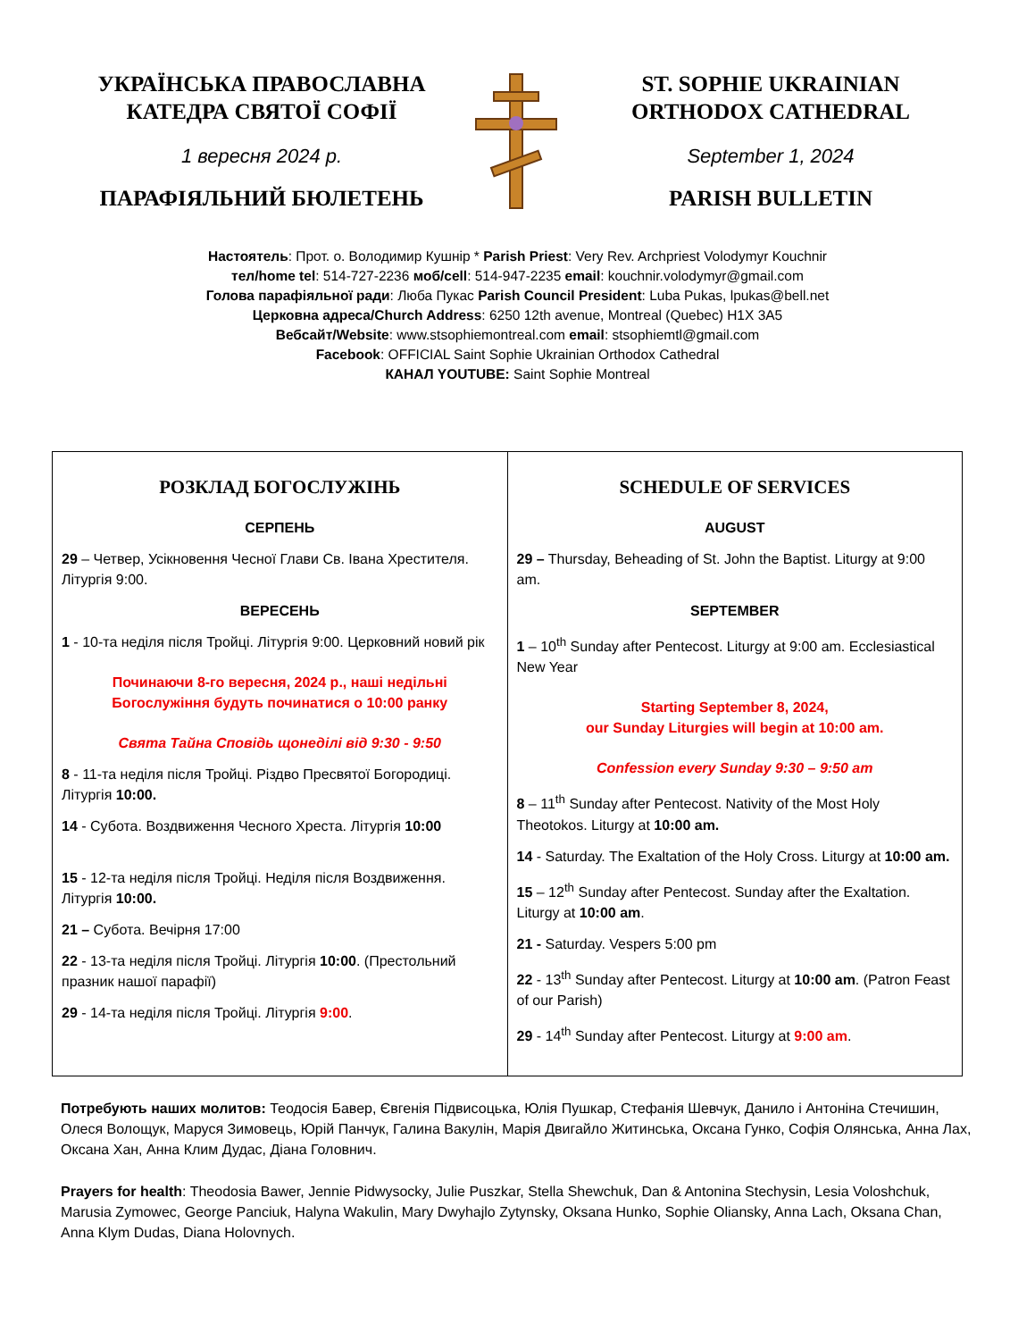УКРАЇНСЬКА ПРАВОСЛАВНА
КАТЕДРА СВЯТОЇ СОФІЇ
1 вересня 2024 р.
ПАРАФІЯЛЬНИЙ БЮЛЕТЕНЬ
ST. SOPHIE UKRAINIAN
ORTHODOX CATHEDRAL
September 1, 2024
PARISH BULLETIN
Настоятель: Прот. о. Володимир Кушнір * Parish Priest: Very Rev. Archpriest Volodymyr Kouchnir
тел/home tel: 514-727-2236 моб/cell: 514-947-2235 email: kouchnir.volodymyr@gmail.com
Голова парафіяльної ради: Люба Пукас Parish Council President: Luba Pukas, lpukas@bell.net
Церковна адреса/Church Address: 6250 12th avenue, Montreal (Quebec) H1X 3A5
Вебсайт/Website: www.stsophiemontreal.com email: stsophiemtl@gmail.com
Facebook: OFFICIAL Saint Sophie Ukrainian Orthodox Cathedral
КАНАЛ YOUTUBE: Saint Sophie Montreal
| РОЗКЛАД БОГОСЛУЖІНЬ СЕРПЕНЬ 29 – Четвер, Усікновення Чесної Глави Св. Івана Хрестителя. Літургія 9:00. ВЕРЕСЕНЬ 1 - 10-та неділя після Тройці. Літургія 9:00. Церковний новий рік Починаючи 8-го вересня, 2024 р., наші недільні Богослужіння будуть починатися о 10:00 ранку Свята Тайна Сповідь щонеділі від 9:30 - 9:50 8 - 11-та неділя після Тройці. Різдво Пресвятої Богородиці. Літургія 10:00. 14 - Субота. Воздвиження Чесного Хреста. Літургія 10:00 15 - 12-та неділя після Тройці. Неділя після Воздвиження. Літургія 10:00. 21 – Субота. Вечірня 17:00 22 - 13-та неділя після Тройці. Літургія 10:00 . (Престольний празник нашої парафії) 29 - 14-та неділя після Тройці. Літургія 9:00 . | SCHEDULE OF SERVICES AUGUST 29 – Thursday, Beheading of St. John the Baptist. Liturgy at 9:00 am. SEPTEMBER 1 – 10<sup>th</sup> Sunday after Pentecost. Liturgy at 9:00 am. Ecclesiastical New Year Starting September 8, 2024, our Sunday Liturgies will begin at 10:00 am. Confession every Sunday 9:30 – 9:50 am 8 – 11<sup>th</sup> Sunday after Pentecost. Nativity of the Most Holy Theotokos. Liturgy at 10:00 am. 14 - Saturday. The Exaltation of the Holy Cross. Liturgy at 10:00 am. 15 – 12<sup>th</sup> Sunday after Pentecost. Sunday after the Exaltation. Liturgy at 10:00 am . 21 - Saturday. Vespers 5:00 pm 22 - 13<sup>th</sup> Sunday after Pentecost. Liturgy at 10:00 am . (Patron Feast of our Parish) 29 - 14<sup>th</sup> Sunday after Pentecost. Liturgy at 9:00 am . |
Потребують наших молитов: Теодосія Бавер, Євгенія Підвисоцька, Юлія Пушкар, Стефанія Шевчук, Данило і Антоніна Стечишин, Олеся Волощук, Маруся Зимовець, Юрій Панчук, Галина Вакулін, Марія Двигайло Житинська, Оксана Гунко, Софія Олянська, Анна Лах, Оксана Хан, Анна Клим Дудас, Діана Головнич.
Prayers for health: Theodosia Bawer, Jennie Pidwysocky, Julie Puszkar, Stella Shewchuk, Dan & Antonina Stechysin, Lesia Voloshchuk, Marusia Zymowec, George Panciuk, Halyna Wakulin, Mary Dwyhajlo Zytynsky, Oksana Hunko, Sophie Oliansky, Anna Lach, Oksana Chan, Anna Klym Dudas, Diana Holovnych.